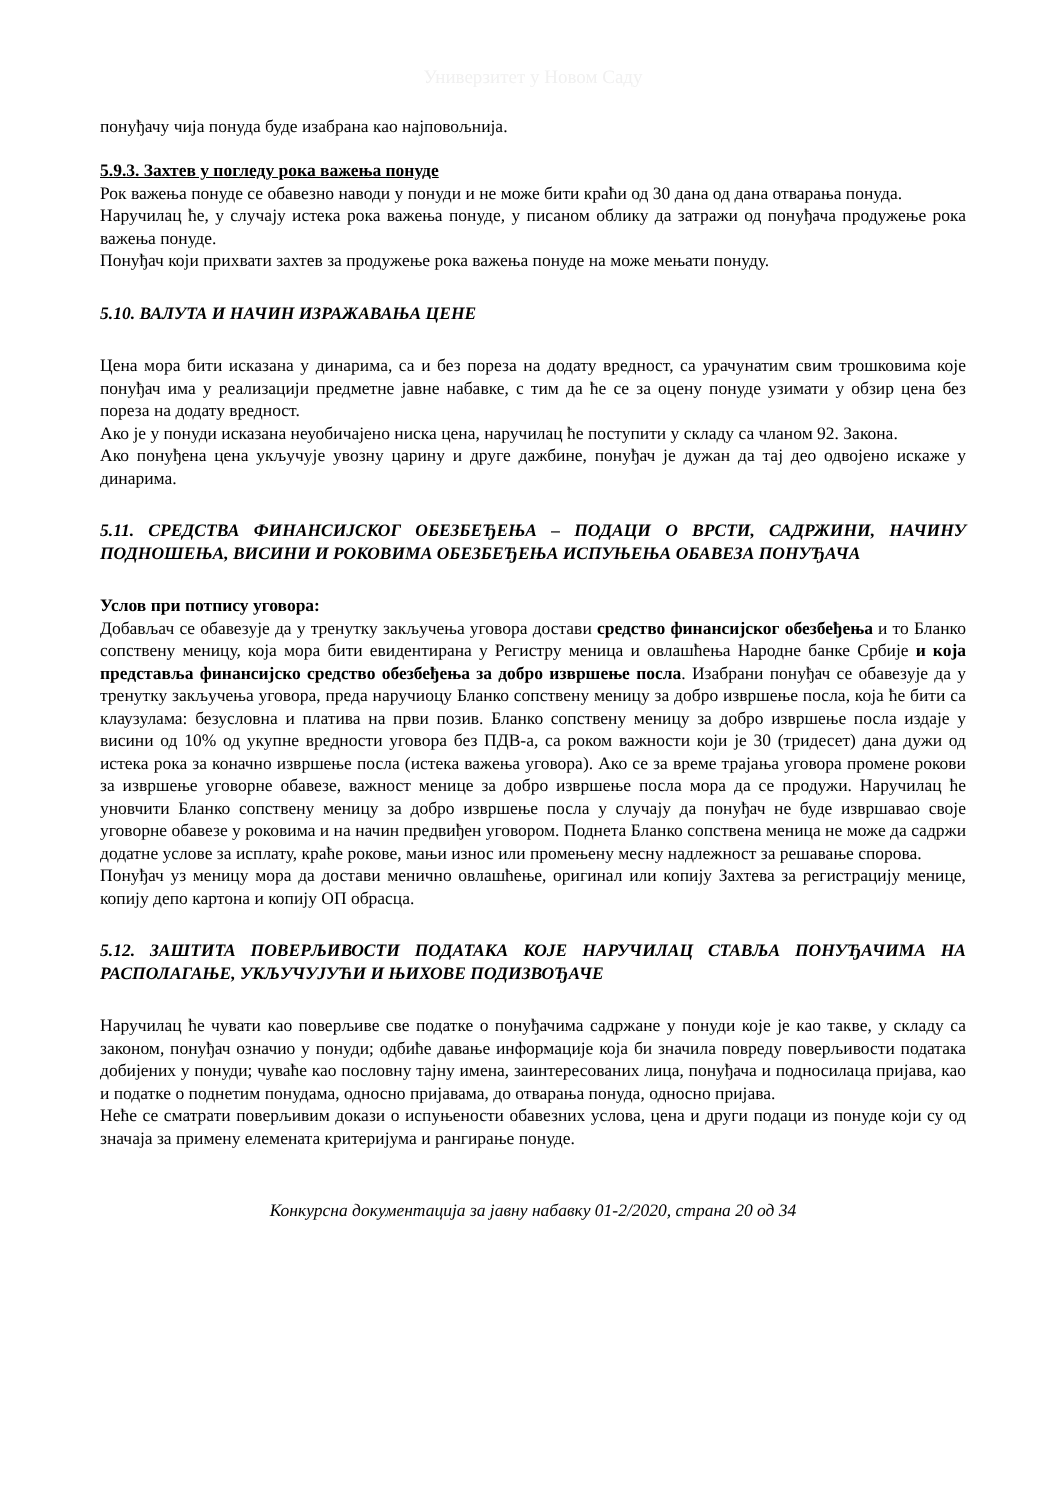Универзитет у Новом Саду
понуђачу чија понуда буде изабрана као најповољнија.
5.9.3. Захтев у погледу рока важења понуде
Рок важења понуде се обавезно наводи у понуди и не може бити краћи од 30 дана од дана отварања понуда.
Наручилац ће, у случају истека рока важења понуде, у писаном облику да затражи од понуђача продужење рока важења понуде.
Понуђач који прихвати захтев за продужење рока важења понуде на може мењати понуду.
5.10. ВАЛУТА И НАЧИН ИЗРАЖАВАЊА ЦЕНЕ
Цена мора бити исказана у динарима, са и без пореза на додату вредност, са урачунатим свим трошковима које понуђач има у реализацији предметне јавне набавке, с тим да ће се за оцену понуде узимати у обзир цена без пореза на додату вредност.
Ако је у понуди исказана неуобичајено ниска цена, наручилац ће поступити у складу са чланом 92. Закона.
Ако понуђена цена укључује увозну царину и друге дажбине, понуђач је дужан да тај део одвојено искаже у динарима.
5.11. СРЕДСТВА ФИНАНСИЈСКОГ ОБЕЗБЕЂЕЊА – ПОДАЦИ О ВРСТИ, САДРЖИНИ, НАЧИНУ ПОДНОШЕЊА, ВИСИНИ И РОКОВИМА ОБЕЗБЕЂЕЊА ИСПУЊЕЊА ОБАВЕЗА ПОНУЂАЧА
Услов при потпису уговора:
Добављач се обавезује да у тренутку закључења уговора достави средство финансијског обезбеђења и то Бланко сопствену меницу, која мора бити евидентирана у Регистру меница и овлашћења Народне банке Србије и која представља финансијско средство обезбеђења за добро извршење посла. Изабрани понуђач се обавезује да у тренутку закључења уговора, преда наручиоцу Бланко сопствену меницу за добро извршење посла, која ће бити са клаузулама: безусловна и платива на први позив. Бланко сопствену меницу за добро извршење посла издаје у висини од 10% од укупне вредности уговора без ПДВ-а, са роком важности који је 30 (тридесет) дана дужи од истека рока за коначно извршење посла (истека важења уговора). Ако се за време трајања уговора промене рокови за извршење уговорне обавезе, важност менице за добро извршење посла мора да се продужи. Наручилац ће уновчити Бланко сопствену меницу за добро извршење посла у случају да понуђач не буде извршавао своје уговорне обавезе у роковима и на начин предвиђен уговором. Поднета Бланко сопствена меница не може да садржи додатне услове за исплату, краће рокове, мањи износ или промењену месну надлежност за решавање спорова.
Понуђач уз меницу мора да достави менично овлашћење, оригинал или копију Захтева за регистрацију менице, копију депо картона и копију ОП обрасца.
5.12. ЗАШТИТА ПОВЕРЉИВОСТИ ПОДАТАКА КОЈЕ НАРУЧИЛАЦ СТАВЉА ПОНУЂАЧИМА НА РАСПОЛАГАЊЕ, УКЉУЧУЈУЋИ И ЊИХОВЕ ПОДИЗВОЂАЧЕ
Наручилац ће чувати као поверљиве све податке о понуђачима садржане у понуди које је као такве, у складу са законом, понуђач означио у понуди; одбиће давање информације која би значила повреду поверљивости података добијених у понуди; чуваће као пословну тајну имена, заинтересованих лица, понуђача и подносилаца пријава, као и податке о поднетим понудама, односно пријавама, до отварања понуда, односно пријава.
Неће се сматрати поверљивим докази о испуњености обавезних услова, цена и други подаци из понуде који су од значаја за примену елемената критеријума и рангирање понуде.
Конкурсна документација за јавну набавку 01-2/2020, страна 20 од 34